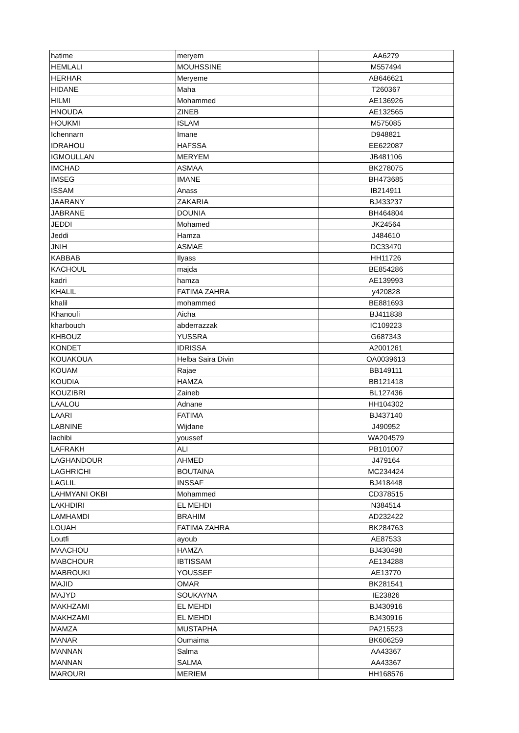| hatime | meryem | AA6279 |
| HEMLALI | MOUHSSINE | M557494 |
| HERHAR | Meryeme | AB646621 |
| HIDANE | Maha | T260367 |
| HILMI | Mohammed | AE136926 |
| HNOUDA | ZINEB | AE132565 |
| HOUKMI | ISLAM | M575085 |
| Ichennarn | Imane | D948821 |
| IDRAHOU | HAFSSA | EE622087 |
| IGMOULLAN | MERYEM | JB481106 |
| IMCHAD | ASMAA | BK278075 |
| IMSEG | IMANE | BH473685 |
| ISSAM | Anass | IB214911 |
| JAARANY | ZAKARIA | BJ433237 |
| JABRANE | DOUNIA | BH464804 |
| JEDDI | Mohamed | JK24564 |
| Jeddi | Hamza | J484610 |
| JNIH | ASMAE | DC33470 |
| KABBAB | Ilyass | HH11726 |
| KACHOUL | majda | BE854286 |
| kadri | hamza | AE139993 |
| KHALIL | FATIMA ZAHRA | y420828 |
| khalil | mohammed | BE881693 |
| Khanoufi | Aicha | BJ411838 |
| kharbouch | abderrazzak | IC109223 |
| KHBOUZ | YUSSRA | G687343 |
| KONDET | IDRISSA | A2001261 |
| KOUAKOUA | Helba Saira Divin | OA0039613 |
| KOUAM | Rajae | BB149111 |
| KOUDIA | HAMZA | BB121418 |
| KOUZIBRI | Zaineb | BL127436 |
| LAALOU | Adnane | HH104302 |
| LAARI | FATIMA | BJ437140 |
| LABNINE | Wijdane | J490952 |
| lachibi | youssef | WA204579 |
| LAFRAKH | ALI | PB101007 |
| LAGHANDOUR | AHMED | J479164 |
| LAGHRICHI | BOUTAINA | MC234424 |
| LAGLIL | INSSAF | BJ418448 |
| LAHMYANI OKBI | Mohammed | CD378515 |
| LAKHDIRI | EL MEHDI | N384514 |
| LAMHAMDI | BRAHIM | AD232422 |
| LOUAH | FATIMA ZAHRA | BK284763 |
| Loutfi | ayoub | AE87533 |
| MAACHOU | HAMZA | BJ430498 |
| MABCHOUR | IBTISSAM | AE134288 |
| MABROUKI | YOUSSEF | AE13770 |
| MAJID | OMAR | BK281541 |
| MAJYD | SOUKAYNA | IE23826 |
| MAKHZAMI | EL MEHDI | BJ430916 |
| MAKHZAMI | EL MEHDI | BJ430916 |
| MAMZA | MUSTAPHA | PA215523 |
| MANAR | Oumaima | BK606259 |
| MANNAN | Salma | AA43367 |
| MANNAN | SALMA | AA43367 |
| MAROURI | MERIEM | HH168576 |